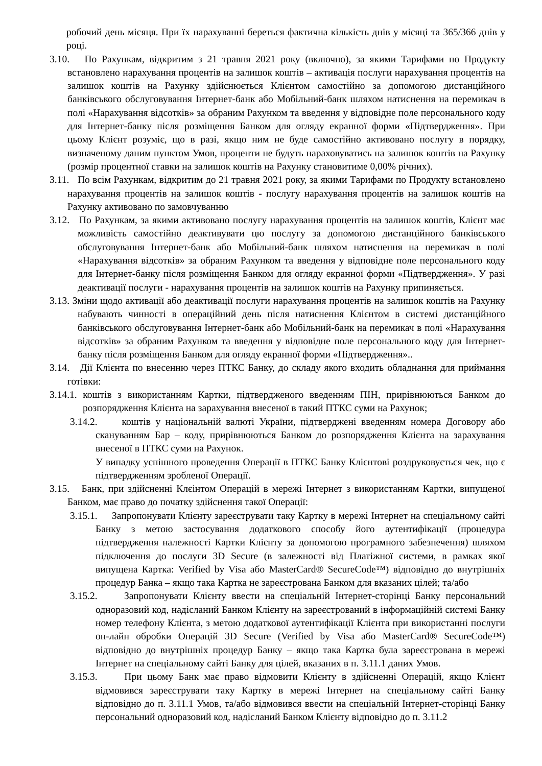робочий день місяця. При їх нарахуванні береться фактична кількість днів у місяці та 365/366 днів у році.
3.10. По Рахункам, відкритим з 21 травня 2021 року (включно), за якими Тарифами по Продукту встановлено нарахування процентів на залишок коштів – активація послуги нарахування процентів на залишок коштів на Рахунку здійснюється Клієнтом самостійно за допомогою дистанційного банківського обслуговування Інтернет-банк або Мобільний-банк шляхом натиснення на перемикач в полі «Нарахування відсотків» за обраним Рахунком та введення у відповідне поле персонального коду для Інтернет-банку після розміщення Банком для огляду екранної форми «Підтвердження». При цьому Клієнт розуміє, що в разі, якщо ним не буде самостійно активовано послугу в порядку, визначеному даним пунктом Умов, проценти не будуть нараховуватись на залишок коштів на Рахунку (розмір процентної ставки на залишок коштів на Рахунку становитиме 0,00% річних).
3.11. По всім Рахункам, відкритим до 21 травня 2021 року, за якими Тарифами по Продукту встановлено нарахування процентів на залишок коштів - послугу нарахування процентів на залишок коштів на Рахунку активовано по замовчуванню
3.12. По Рахункам, за якими активовано послугу нарахування процентів на залишок коштів, Клієнт має можливість самостійно деактивувати цю послугу за допомогою дистанційного банківського обслуговування Інтернет-банк або Мобільний-банк шляхом натиснення на перемикач в полі «Нарахування відсотків» за обраним Рахунком та введення у відповідне поле персонального коду для Інтернет-банку після розміщення Банком для огляду екранної форми «Підтвердження». У разі деактивації послуги - нарахування процентів на залишок коштів на Рахунку припиняється.
3.13. Зміни щодо активації або деактивації послуги нарахування процентів на залишок коштів на Рахунку набувають чинності в операційний день після натиснення Клієнтом в системі дистанційного банківського обслуговування Інтернет-банк або Мобільний-банк на перемикач в полі «Нарахування відсотків» за обраним Рахунком та введення у відповідне поле персонального коду для Інтернет-банку після розміщення Банком для огляду екранної форми «Підтвердження»..
3.14. Дії Клієнта по внесенню через ПТКС Банку, до складу якого входить обладнання для приймання готівки:
3.14.1. коштів з використанням Картки, підтвердженого введенням ПІН, прирівнюються Банком до розпорядження Клієнта на зарахування внесеної в такий ПТКС суми на Рахунок;
3.14.2. коштів у національній валюті України, підтверджені введенням номера Договору або скануванням Бар – коду, прирівнюються Банком до розпорядження Клієнта на зарахування внесеної в ПТКС суми на Рахунок.
У випадку успішного проведення Операції в ПТКС Банку Клієнтові роздруковується чек, що є підтвердженням зробленої Операції.
3.15. Банк, при здійсненні Клєінтом Операцій в мережі Інтернет з використанням Картки, випущеної Банком, має право до початку здійснення такої Операції:
3.15.1. Запропонувати Клієнту зареєструвати таку Картку в мережі Інтернет на спеціальному сайті Банку з метою застосування додаткового способу його аутентифікації (процедура підтвердження належності Картки Клієнту за допомогою програмного забезпечення) шляхом підключення до послуги 3D Secure (в залежності від Платіжної системи, в рамках якої випущена Картка: Verified by Visa або MasterCard® SecureCode™) відповідно до внутрішніх процедур Банка – якщо така Картка не зареєстрована Банком для вказаних цілей; та/або
3.15.2. Запропонувати Клієнту ввести на спеціальній Інтернет-сторінці Банку персональний одноразовий код, надісланий Банком Клієнту на зареєстрований в інформаційній системі Банку номер телефону Клієнта, з метою додаткової аутентифікації Клієнта при використанні послуги он-лайн обробки Операцій 3D Secure (Verified by Visa або MasterCard® SecureCode™) відповідно до внутрішніх процедур Банку – якщо така Картка була зареєстрована в мережі Інтернет на спеціальному сайті Банку для цілей, вказаних в п. 3.11.1 даних Умов.
3.15.3. При цьому Банк має право відмовити Клієнту в здійсненні Операцій, якщо Клієнт відмовився зареєструвати таку Картку в мережі Інтернет на спеціальному сайті Банку відповідно до п. 3.11.1 Умов, та/або відмовився ввести на спеціальній Інтернет-сторінці Банку персональний одноразовий код, надісланий Банком Клієнту відповідно до п. 3.11.2